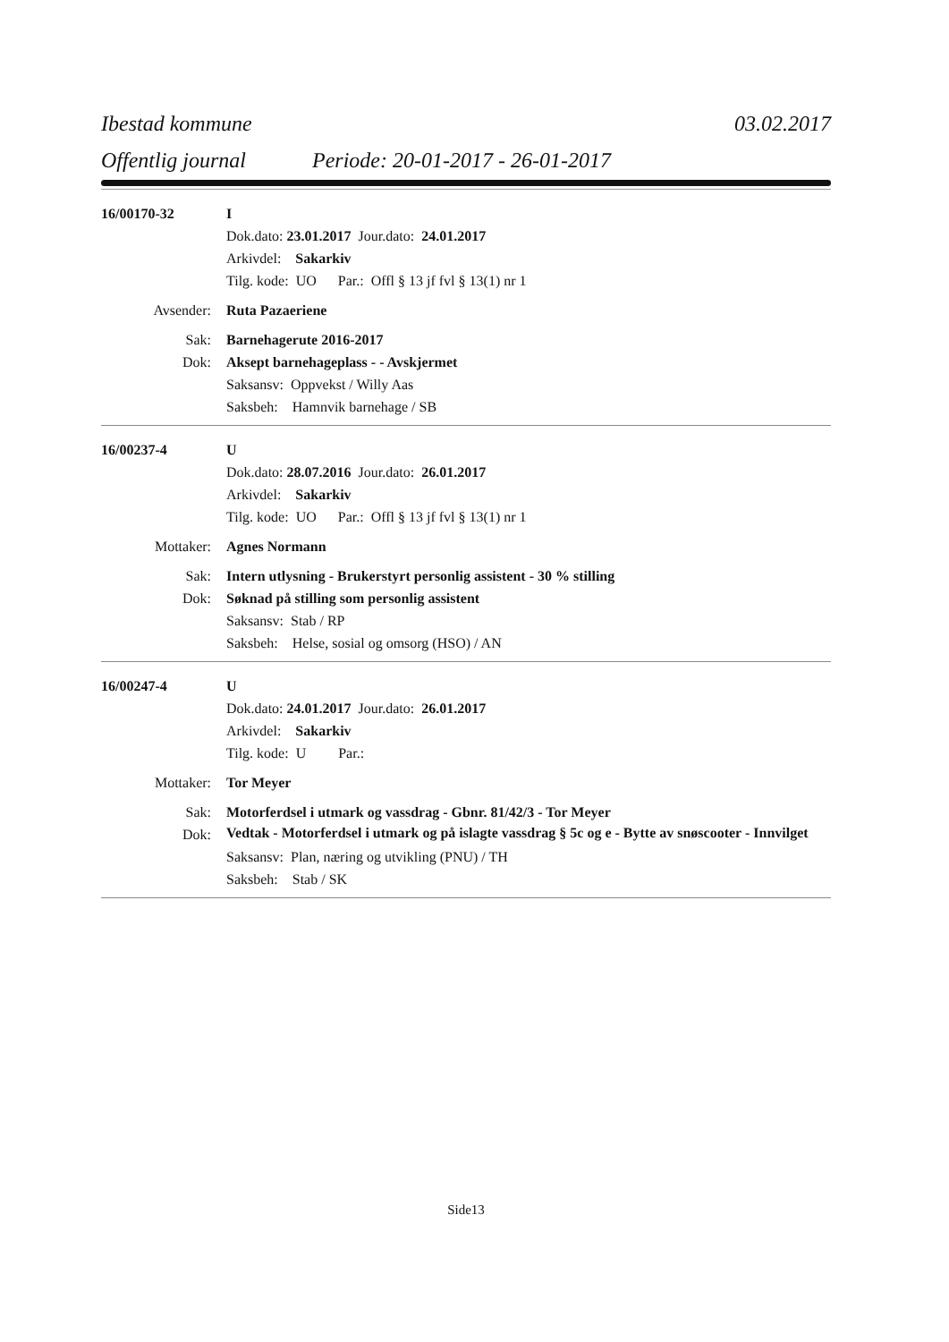Ibestad kommune 03.02.2017
Offentlig journal Periode: 20-01-2017 - 26-01-2017
16/00170-32 I
Dok.dato: 23.01.2017 Jour.dato: 24.01.2017
Arkivdel: Sakarkiv
Tilg. kode: UO Par.: Offl § 13 jf fvl § 13(1) nr 1
Avsender: Ruta Pazaeriene
Sak: Barnehagerute 2016-2017
Dok: Aksept barnehageplass - - Avskjermet
Saksansv: Oppvekst / Willy Aas
Saksbeh: Hamnvik barnehage / SB
16/00237-4 U
Dok.dato: 28.07.2016 Jour.dato: 26.01.2017
Arkivdel: Sakarkiv
Tilg. kode: UO Par.: Offl § 13 jf fvl § 13(1) nr 1
Mottaker: Agnes Normann
Sak: Intern utlysning - Brukerstyrt personlig assistent - 30 % stilling
Dok: Søknad på stilling som personlig assistent
Saksansv: Stab / RP
Saksbeh: Helse, sosial og omsorg (HSO) / AN
16/00247-4 U
Dok.dato: 24.01.2017 Jour.dato: 26.01.2017
Arkivdel: Sakarkiv
Tilg. kode: U Par.:
Mottaker: Tor Meyer
Sak: Motorferdsel i utmark og vassdrag - Gbnr. 81/42/3 - Tor Meyer
Dok:
Vedtak - Motorferdsel i utmark og på islagte vassdrag § 5c og e - Bytte av snøscooter - Innvilget
Saksansv: Plan, næring og utvikling (PNU) / TH
Saksbeh: Stab / SK
Side13